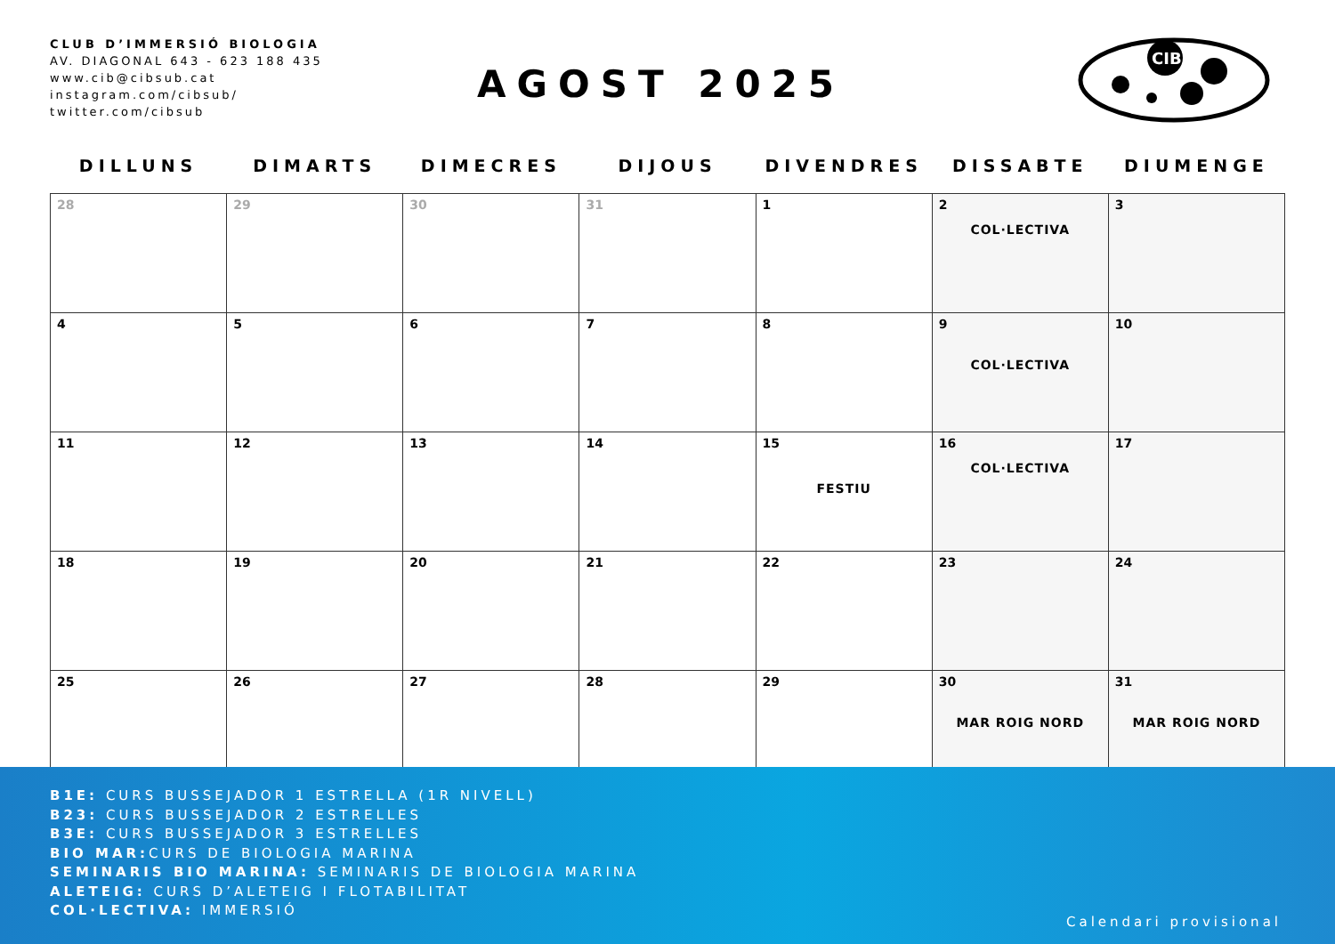CLUB D’IMMERSIÓ BIOLOGIA
AV. DIAGONAL 643 - 623 188 435
www.cib@cibsub.cat
instagram.com/cibsub/
twitter.com/cibsub
AGOST 2025
CIB
| DILLUNS | DIMARTS | DIMECRES | DIJOUS | DIVENDRES | DISSABTE | DIUMENGE |
| --- | --- | --- | --- | --- | --- | --- |
| 28 | 29 | 30 | 31 | 1 | 2 COL·LECTIVA | 3 |
| 4 | 5 | 6 | 7 | 8 | 9 COL·LECTIVA | 10 |
| 11 | 12 | 13 | 14 | 15 FESTIU | 16 COL·LECTIVA | 17 |
| 18 | 19 | 20 | 21 | 22 | 23 | 24 |
| 25 | 26 | 27 | 28 | 29 | 30 MAR ROIG NORD | 31 MAR ROIG NORD |
B1E: CURS BUSSEJADOR 1 ESTRELLA (1R NIVELL)
B23: CURS BUSSEJADOR 2 ESTRELLES
B3E: CURS BUSSEJADOR 3 ESTRELLES
BIO MAR: CURS DE BIOLOGIA MARINA
SEMINARIS BIO MARINA: SEMINARIS DE BIOLOGIA MARINA
ALETEIG: CURS D’ALETEIG I FLOTABILITAT
COL·LECTIVA: IMMERSIÓ
Calendari provisional